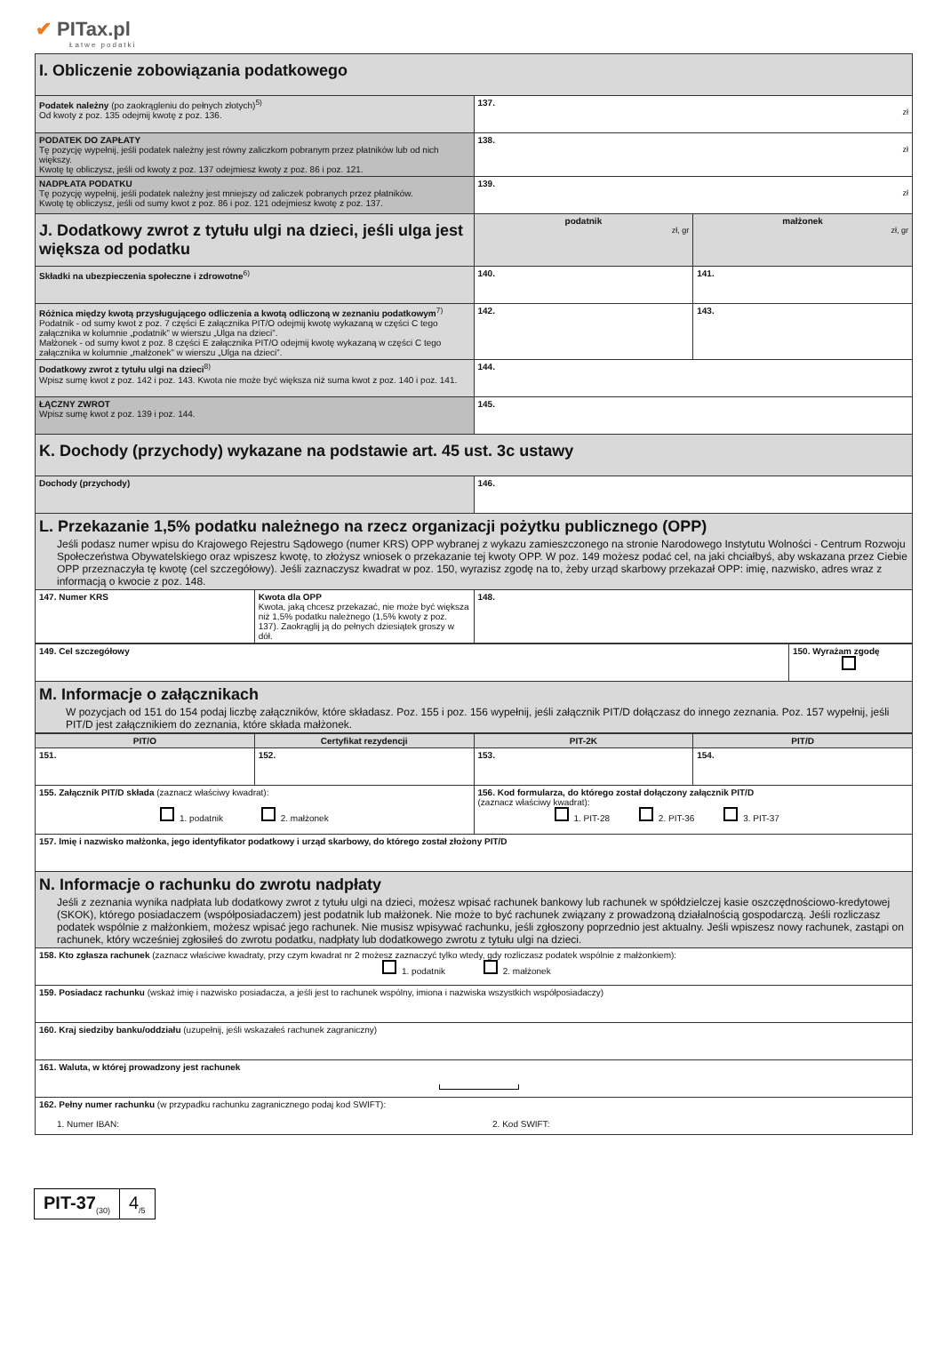✔ PITax.pl
Łatwe podatki
| I. Obliczenie zobowiązania podatkowego | | | |
| Podatek należny (po zaokrągleniu do pełnych złotych)<sup>5)</sup> Od kwoty z poz. 135 odejmij kwotę z poz. 136. | | 137. zł | |
| PODATEK DO ZAPŁATY Tę pozycję wypełnij, jeśli podatek należny jest równy zaliczkom pobranym przez płatników lub od nich większy. Kwotę tę obliczysz, jeśli od kwoty z poz. 137 odejmiesz kwoty z poz. 86 i poz. 121. | | 138. zł | |
| NADPŁATA PODATKU Tę pozycję wypełnij, jeśli podatek należny jest mniejszy od zaliczek pobranych przez płatników. Kwotę tę obliczysz, jeśli od sumy kwot z poz. 86 i poz. 121 odejmiesz kwotę z poz. 137. | | 139. zł | |
| J. Dodatkowy zwrot z tytułu ulgi na dzieci, jeśli ulga jest większa od podatku | | podatnik zł, gr | małżonek zł, gr |
| Składki na ubezpieczenia społeczne i zdrowotne<sup>6)</sup> | | 140. | 141. |
| Różnica między kwotą przysługującego odliczenia a kwotą odliczoną w zeznaniu podatkowym<sup>7)</sup> Podatnik - od sumy kwot z poz. 7 części E załącznika PIT/O odejmij kwotę wykazaną w części C tego załącznika w kolumnie „podatnik” w wierszu „Ulga na dzieci”. Małżonek - od sumy kwot z poz. 8 części E załącznika PIT/O odejmij kwotę wykazaną w części C tego załącznika w kolumnie „małżonek” w wierszu „Ulga na dzieci”. | | 142. | 143. |
| Dodatkowy zwrot z tytułu ulgi na dzieci<sup>8)</sup> Wpisz sumę kwot z poz. 142 i poz. 143. Kwota nie może być większa niż suma kwot z poz. 140 i poz. 141. | | 144. | |
| ŁĄCZNY ZWROT Wpisz sumę kwot z poz. 139 i poz. 144. | | 145. | |
| K. Dochody (przychody) wykazane na podstawie art. 45 ust. 3c ustawy | | | |
| Dochody (przychody) | | 146. | |
| L. Przekazanie 1,5% podatku należnego na rzecz organizacji pożytku publicznego (OPP) Jeśli podasz numer wpisu do Krajowego Rejestru Sądowego (numer KRS) OPP wybranej z wykazu zamieszczonego na stronie Narodowego Instytutu Wolności - Centrum Rozwoju Społeczeństwa Obywatelskiego oraz wpiszesz kwotę, to złożysz wniosek o przekazanie tej kwoty OPP. W poz. 149 możesz podać cel, na jaki chciałbyś, aby wskazana przez Ciebie OPP przeznaczyła tę kwotę (cel szczegółowy). Jeśli zaznaczysz kwadrat w poz. 150, wyrazisz zgodę na to, żeby urząd skarbowy przekazał OPP: imię, nazwisko, adres wraz z informacją o kwocie z poz. 148. | | | |
| 147. Numer KRS | Kwota dla OPP Kwota, jaką chcesz przekazać, nie może być większa niż 1,5% podatku należnego (1,5% kwoty z poz. 137). Zaokrąglij ją do pełnych dziesiątek groszy w dół. | 148. | |
| 149. Cel szczegółowy | 150. Wyrażam zgodę |
| M. Informacje o załącznikach W pozycjach od 151 do 154 podaj liczbę załączników, które składasz. Poz. 155 i poz. 156 wypełnij, jeśli załącznik PIT/D dołączasz do innego zeznania. Poz. 157 wypełnij, jeśli PIT/D jest załącznikiem do zeznania, które składa małżonek. | |
| PIT/O | Certyfikat rezydencji | PIT-2K | PIT/D |
| --- | --- | --- | --- |
| 151. | 152. | 153. | 154. |
| 155. Załącznik PIT/D składa (zaznacz właściwy kwadrat): 1. podatnik 2. małżonek | | 156. Kod formularza, do którego został dołączony załącznik PIT/D (zaznacz właściwy kwadrat): 1. PIT-28 2. PIT-36 3. PIT-37 | |
| 157. Imię i nazwisko małżonka, jego identyfikator podatkowy i urząd skarbowy, do którego został złożony PIT/D | | | |
| N. Informacje o rachunku do zwrotu nadpłaty Jeśli z zeznania wynika nadpłata lub dodatkowy zwrot z tytułu ulgi na dzieci, możesz wpisać rachunek bankowy lub rachunek w spółdzielczej kasie oszczędnościowo-kredytowej (SKOK), którego posiadaczem (współposiadaczem) jest podatnik lub małżonek. Nie może to być rachunek związany z prowadzoną działalnością gospodarczą. Jeśli rozliczasz podatek wspólnie z małżonkiem, możesz wpisać jego rachunek. Nie musisz wpisywać rachunku, jeśli zgłoszony poprzednio jest aktualny. Jeśli wpiszesz nowy rachunek, zastąpi on rachunek, który wcześniej zgłosiłeś do zwrotu podatku, nadpłaty lub dodatkowego zwrotu z tytułu ulgi na dzieci. | | | |
| 158. Kto zgłasza rachunek (zaznacz właściwe kwadraty, przy czym kwadrat nr 2 możesz zaznaczyć tylko wtedy, gdy rozliczasz podatek wspólnie z małżonkiem): 1. podatnik 2. małżonek | | | |
| 159. Posiadacz rachunku (wskaż imię i nazwisko posiadacza, a jeśli jest to rachunek wspólny, imiona i nazwiska wszystkich współposiadaczy) | | | |
| 160. Kraj siedziby banku/oddziału (uzupełnij, jeśli wskazałeś rachunek zagraniczny) | | | |
| 161. Waluta, w której prowadzony jest rachunek | | | |
| 162. Pełny numer rachunku (w przypadku rachunku zagranicznego podaj kod SWIFT): 1. Numer IBAN: 2. Kod SWIFT: | | | |
PIT-37<sub>(30)</sub>
4<sub>/5</sub>